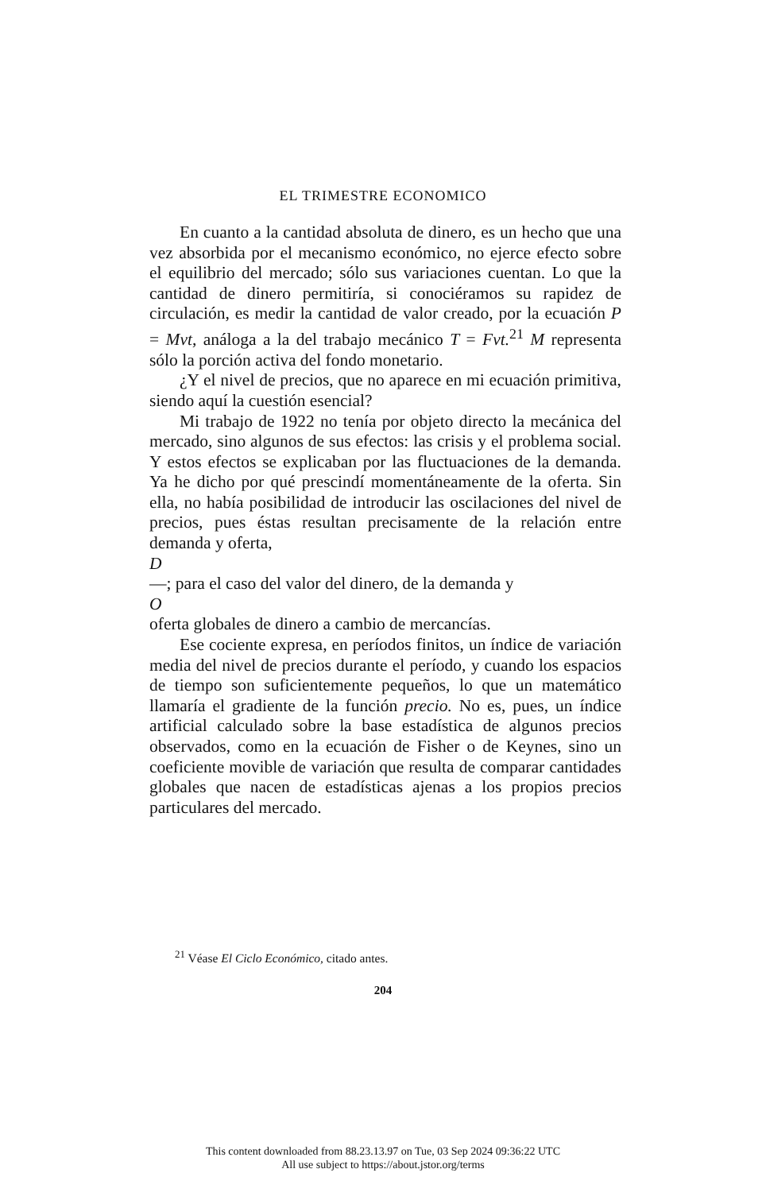EL TRIMESTRE ECONOMICO
En cuanto a la cantidad absoluta de dinero, es un hecho que una vez absorbida por el mecanismo económico, no ejerce efecto sobre el equilibrio del mercado; sólo sus variaciones cuentan. Lo que la cantidad de dinero permitiría, si conociéramos su rapidez de circulación, es medir la cantidad de valor creado, por la ecuación P = Mvt, análoga a la del trabajo mecánico T = Fvt.<sup>21</sup> M representa sólo la porción activa del fondo monetario.
¿Y el nivel de precios, que no aparece en mi ecuación primitiva, siendo aquí la cuestión esencial?
Mi trabajo de 1922 no tenía por objeto directo la mecánica del mercado, sino algunos de sus efectos: las crisis y el problema social. Y estos efectos se explicaban por las fluctuaciones de la demanda. Ya he dicho por qué prescindí momentáneamente de la oferta. Sin ella, no había posibilidad de introducir las oscilaciones del nivel de precios, pues éstas resultan precisamente de la relación entre demanda y oferta,
D
—; para el caso del valor del dinero, de la demanda y
O
oferta globales de dinero a cambio de mercancías.
Ese cociente expresa, en períodos finitos, un índice de variación media del nivel de precios durante el período, y cuando los espacios de tiempo son suficientemente pequeños, lo que un matemático llamaría el gradiente de la función precio. No es, pues, un índice artificial calculado sobre la base estadística de algunos precios observados, como en la ecuación de Fisher o de Keynes, sino un coeficiente movible de variación que resulta de comparar cantidades globales que nacen de estadísticas ajenas a los propios precios particulares del mercado.
<sup>21</sup> Véase El Ciclo Económico, citado antes.
204
This content downloaded from 88.23.13.97 on Tue, 03 Sep 2024 09:36:22 UTC
All use subject to https://about.jstor.org/terms